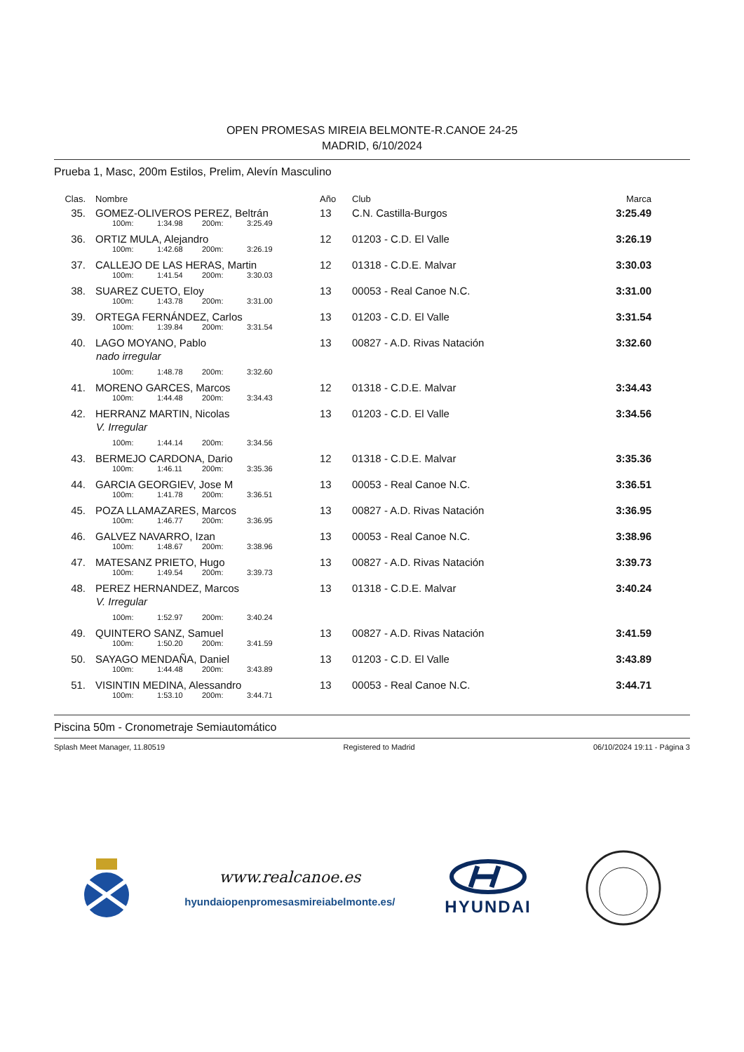OPEN PROMESAS MIREIA BELMONTE-R.CANOE 24-25
MADRID, 6/10/2024
Prueba 1, Masc, 200m Estilos, Prelim, Alevín Masculino
| Clas. | Nombre | Año | Club | Marca |
| --- | --- | --- | --- | --- |
| 35. | GOMEZ-OLIVEROS PEREZ, Beltrán 100m: 1:34.98 200m: 3:25.49 | 13 | C.N. Castilla-Burgos | 3:25.49 |
| 36. | ORTIZ MULA, Alejandro 100m: 1:42.68 200m: 3:26.19 | 12 | 01203 - C.D. El Valle | 3:26.19 |
| 37. | CALLEJO DE LAS HERAS, Martin 100m: 1:41.54 200m: 3:30.03 | 12 | 01318 - C.D.E. Malvar | 3:30.03 |
| 38. | SUAREZ CUETO, Eloy 100m: 1:43.78 200m: 3:31.00 | 13 | 00053 - Real Canoe N.C. | 3:31.00 |
| 39. | ORTEGA FERNÁNDEZ, Carlos 100m: 1:39.84 200m: 3:31.54 | 13 | 01203 - C.D. El Valle | 3:31.54 |
| 40. | LAGO MOYANO, Pablo nado irregular 100m: 1:48.78 200m: 3:32.60 | 13 | 00827 - A.D. Rivas Natación | 3:32.60 |
| 41. | MORENO GARCES, Marcos 100m: 1:44.48 200m: 3:34.43 | 12 | 01318 - C.D.E. Malvar | 3:34.43 |
| 42. | HERRANZ MARTIN, Nicolas V. Irregular 100m: 1:44.14 200m: 3:34.56 | 13 | 01203 - C.D. El Valle | 3:34.56 |
| 43. | BERMEJO CARDONA, Dario 100m: 1:46.11 200m: 3:35.36 | 12 | 01318 - C.D.E. Malvar | 3:35.36 |
| 44. | GARCIA GEORGIEV, Jose M 100m: 1:41.78 200m: 3:36.51 | 13 | 00053 - Real Canoe N.C. | 3:36.51 |
| 45. | POZA LLAMAZARES, Marcos 100m: 1:46.77 200m: 3:36.95 | 13 | 00827 - A.D. Rivas Natación | 3:36.95 |
| 46. | GALVEZ NAVARRO, Izan 100m: 1:48.67 200m: 3:38.96 | 13 | 00053 - Real Canoe N.C. | 3:38.96 |
| 47. | MATESANZ PRIETO, Hugo 100m: 1:49.54 200m: 3:39.73 | 13 | 00827 - A.D. Rivas Natación | 3:39.73 |
| 48. | PEREZ HERNANDEZ, Marcos V. Irregular 100m: 1:52.97 200m: 3:40.24 | 13 | 01318 - C.D.E. Malvar | 3:40.24 |
| 49. | QUINTERO SANZ, Samuel 100m: 1:50.20 200m: 3:41.59 | 13 | 00827 - A.D. Rivas Natación | 3:41.59 |
| 50. | SAYAGO MENDAÑA, Daniel 100m: 1:44.48 200m: 3:43.89 | 13 | 01203 - C.D. El Valle | 3:43.89 |
| 51. | VISINTIN MEDINA, Alessandro 100m: 1:53.10 200m: 3:44.71 | 13 | 00053 - Real Canoe N.C. | 3:44.71 |
Piscina 50m - Cronometraje Semiautomático
Splash Meet Manager, 11.80519 Registered to Madrid 06/10/2024 19:11 - Página 3
www.realcanoe.es
hyundaiopenpromesasmireiabelmonte.es/
HYUNDAI